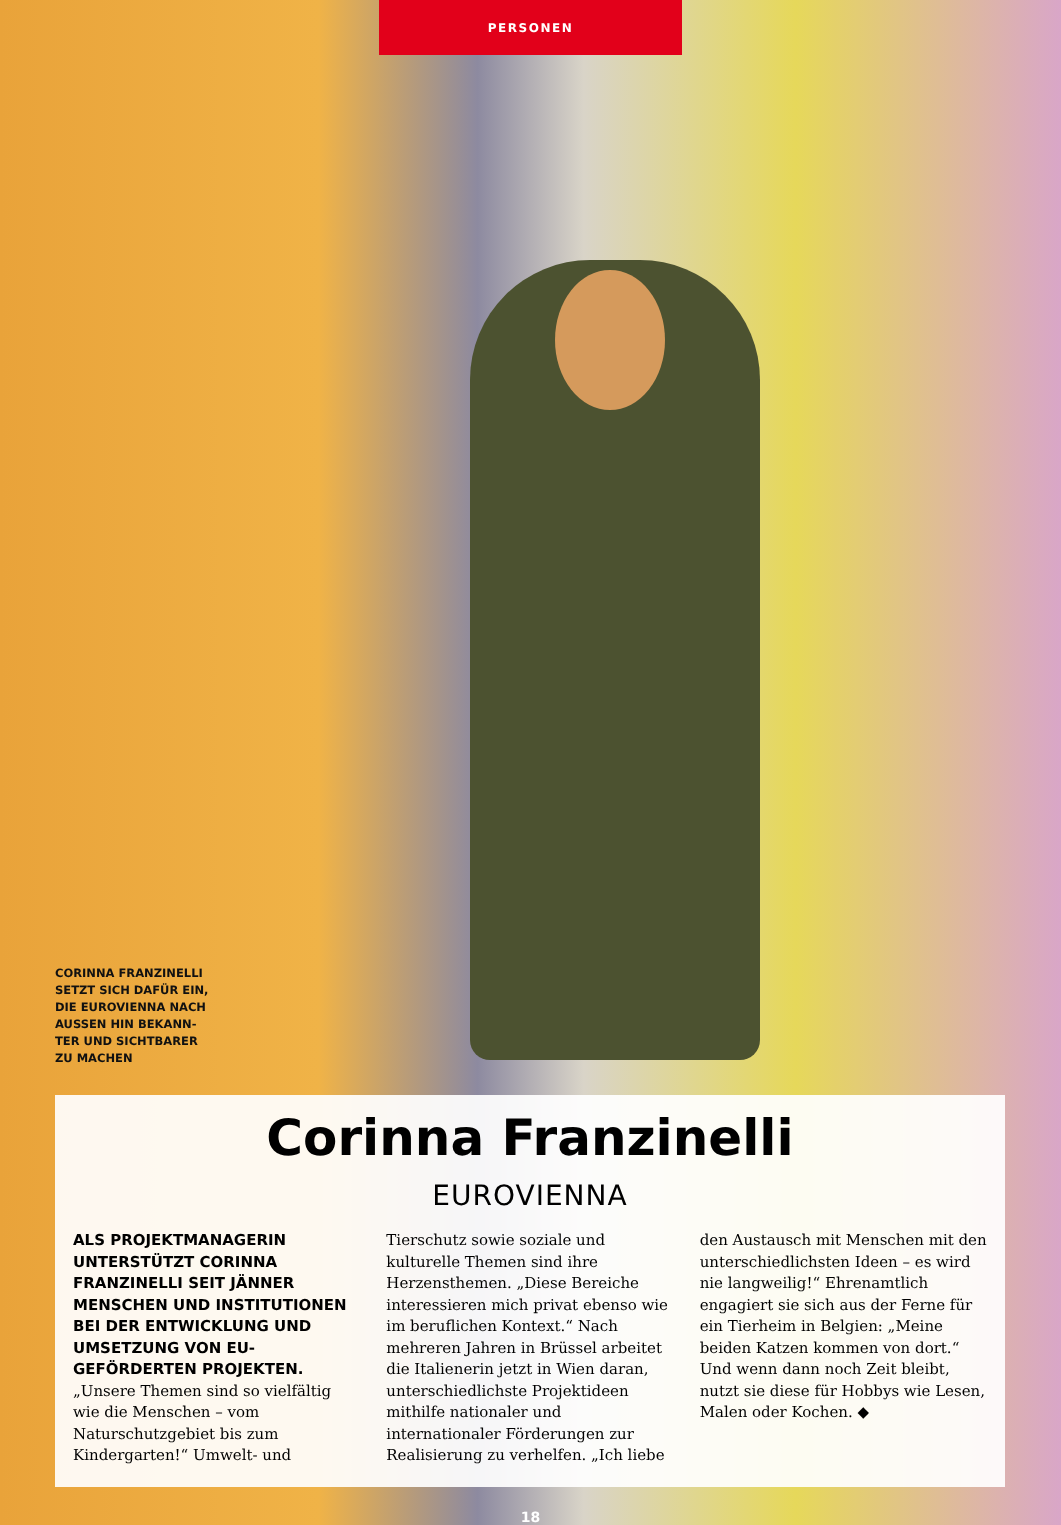PERSONEN
CORINNA FRANZINELLI SETZT SICH DAFÜR EIN, DIE EUROVIENNA NACH AUSSEN HIN BEKANN­TER UND SICHTBARER ZU MACHEN
Corinna Franzinelli
EUROVIENNA
ALS PROJEKTMANAGERIN UNTERSTÜTZT CORINNA FRANZINELLI SEIT JÄNNER MENSCHEN UND INSTITUTIONEN BEI DER ENTWICKLUNG UND UMSETZUNG VON EU-GEFÖRDERTEN PROJEKTEN. „Unsere Themen sind so vielfältig wie die Menschen – vom Naturschutzgebiet bis zum Kindergarten!“ Umwelt- und Tierschutz sowie soziale und kulturelle Themen sind ihre Herzensthemen. „Diese Bereiche interessieren mich privat ebenso wie im beruflichen Kontext.“ Nach mehreren Jahren in Brüssel arbeitet die Italienerin jetzt in Wien daran, unterschiedlichste Projektideen mithilfe nationaler und internationaler Förderungen zur Realisierung zu verhelfen. „Ich liebe den Austausch mit Menschen mit den unterschiedlichsten Ideen – es wird nie langweilig!“ Ehrenamtlich engagiert sie sich aus der Ferne für ein Tierheim in Belgien: „Meine beiden Katzen kommen von dort.“ Und wenn dann noch Zeit bleibt, nutzt sie diese für Hobbys wie Lesen, Malen oder Kochen. ◆
18